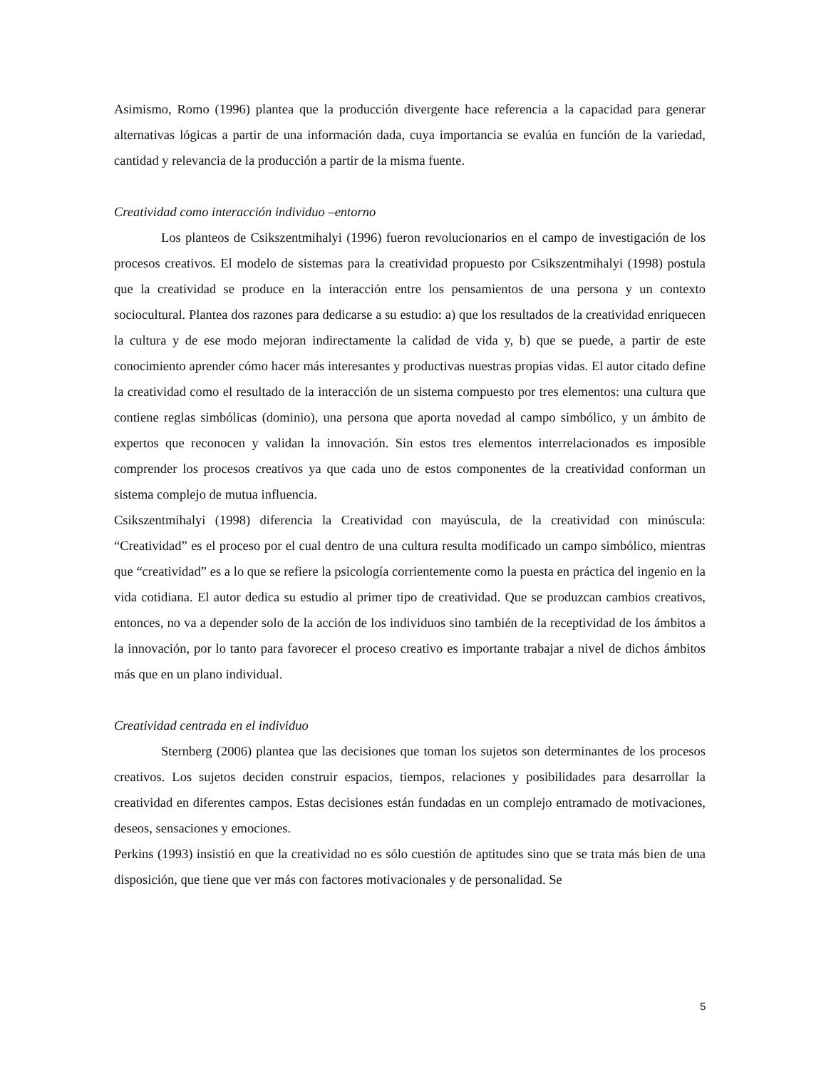Asimismo, Romo (1996) plantea que la producción divergente hace referencia a la capacidad para generar alternativas lógicas a partir de una información dada, cuya importancia se evalúa en función de la variedad, cantidad y relevancia de la producción a partir de la misma fuente.
Creatividad como interacción individuo –entorno
Los planteos de Csikszentmihalyi (1996) fueron revolucionarios en el campo de investigación de los procesos creativos. El modelo de sistemas para la creatividad propuesto por Csikszentmihalyi (1998) postula que la creatividad se produce en la interacción entre los pensamientos de una persona y un contexto sociocultural. Plantea dos razones para dedicarse a su estudio: a) que los resultados de la creatividad enriquecen la cultura y de ese modo mejoran indirectamente la calidad de vida y, b) que se puede, a partir de este conocimiento aprender cómo hacer más interesantes y productivas nuestras propias vidas. El autor citado define la creatividad como el resultado de la interacción de un sistema compuesto por tres elementos: una cultura que contiene reglas simbólicas (dominio), una persona que aporta novedad al campo simbólico, y un ámbito de expertos que reconocen y validan la innovación. Sin estos tres elementos interrelacionados es imposible comprender los procesos creativos ya que cada uno de estos componentes de la creatividad conforman un sistema complejo de mutua influencia.
Csikszentmihalyi (1998) diferencia la Creatividad con mayúscula, de la creatividad con minúscula: “Creatividad” es el proceso por el cual dentro de una cultura resulta modificado un campo simbólico, mientras que “creatividad” es a lo que se refiere la psicología corrientemente como la puesta en práctica del ingenio en la vida cotidiana. El autor dedica su estudio al primer tipo de creatividad. Que se produzcan cambios creativos, entonces, no va a depender solo de la acción de los individuos sino también de la receptividad de los ámbitos a la innovación, por lo tanto para favorecer el proceso creativo es importante trabajar a nivel de dichos ámbitos más que en un plano individual.
Creatividad centrada en el individuo
Sternberg (2006) plantea que las decisiones que toman los sujetos son determinantes de los procesos creativos. Los sujetos deciden construir espacios, tiempos, relaciones y posibilidades para desarrollar la creatividad en diferentes campos. Estas decisiones están fundadas en un complejo entramado de motivaciones, deseos, sensaciones y emociones.
Perkins (1993) insistió en que la creatividad no es sólo cuestión de aptitudes sino que se trata más bien de una disposición, que tiene que ver más con factores motivacionales y de personalidad. Se
5